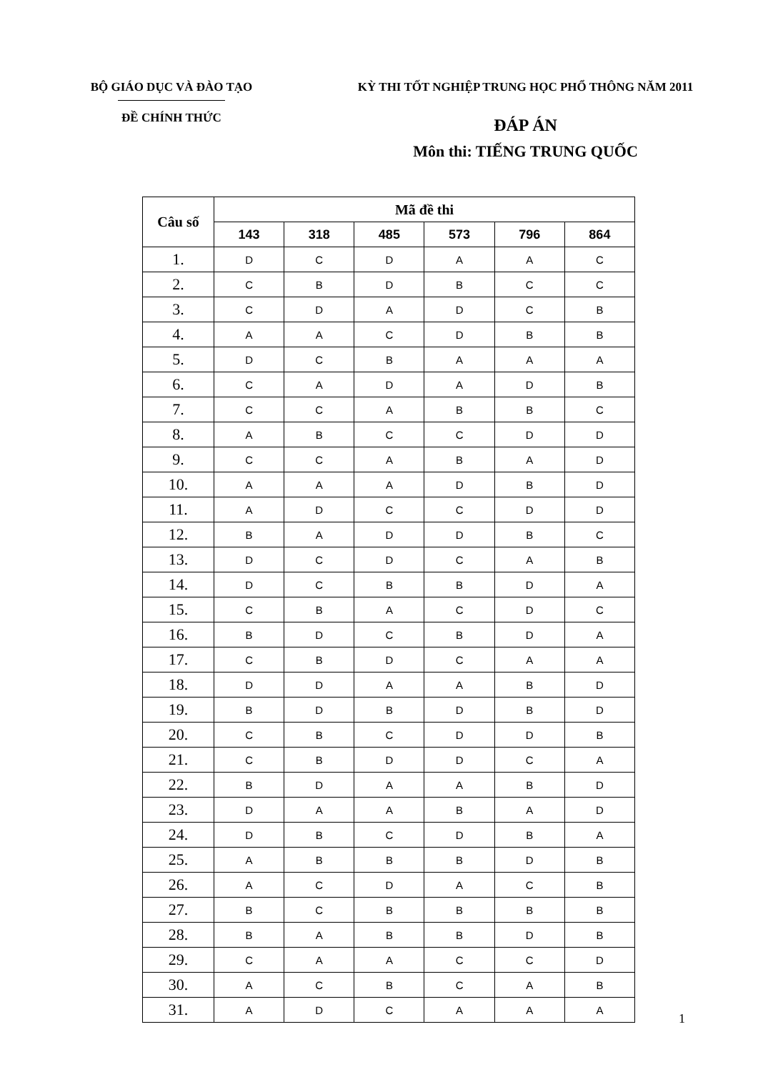BỘ GIÁO DỤC VÀ ĐÀO TẠO
ĐỀ CHÍNH THỨC
KỲ THI TỐT NGHIỆP TRUNG HỌC PHỔ THÔNG NĂM 2011
ĐÁP ÁN
Môn thi: TIẾNG TRUNG QUỐC
| Câu số | Mã đề thi | | | | | |
| --- | --- | --- | --- | --- | --- | --- |
| | 143 | 318 | 485 | 573 | 796 | 864 |
| 1. | D | C | D | A | A | C |
| 2. | C | B | D | B | C | C |
| 3. | C | D | A | D | C | B |
| 4. | A | A | C | D | B | B |
| 5. | D | C | B | A | A | A |
| 6. | C | A | D | A | D | B |
| 7. | C | C | A | B | B | C |
| 8. | A | B | C | C | D | D |
| 9. | C | C | A | B | A | D |
| 10. | A | A | A | D | B | D |
| 11. | A | D | C | C | D | D |
| 12. | B | A | D | D | B | C |
| 13. | D | C | D | C | A | B |
| 14. | D | C | B | B | D | A |
| 15. | C | B | A | C | D | C |
| 16. | B | D | C | B | D | A |
| 17. | C | B | D | C | A | A |
| 18. | D | D | A | A | B | D |
| 19. | B | D | B | D | B | D |
| 20. | C | B | C | D | D | B |
| 21. | C | B | D | D | C | A |
| 22. | B | D | A | A | B | D |
| 23. | D | A | A | B | A | D |
| 24. | D | B | C | D | B | A |
| 25. | A | B | B | B | D | B |
| 26. | A | C | D | A | C | B |
| 27. | B | C | B | B | B | B |
| 28. | B | A | B | B | D | B |
| 29. | C | A | A | C | C | D |
| 30. | A | C | B | C | A | B |
| 31. | A | D | C | A | A | A |
1